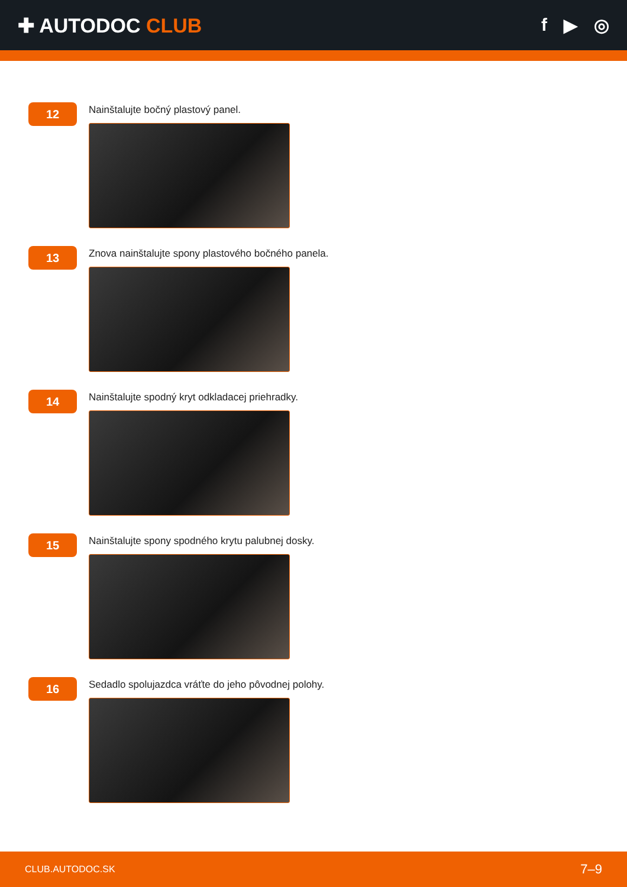✚ AUTODOC CLUB f ▶ ◎
12
Nainštalujte bočný plastový panel.
13
Znova nainštalujte spony plastového bočného panela.
14
Nainštalujte spodný kryt odkladacej priehradky.
15
Nainštalujte spony spodného krytu palubnej dosky.
16
Sedadlo spolujazdca vráťte do jeho pôvodnej polohy.
CLUB.AUTODOC.SK 7–9